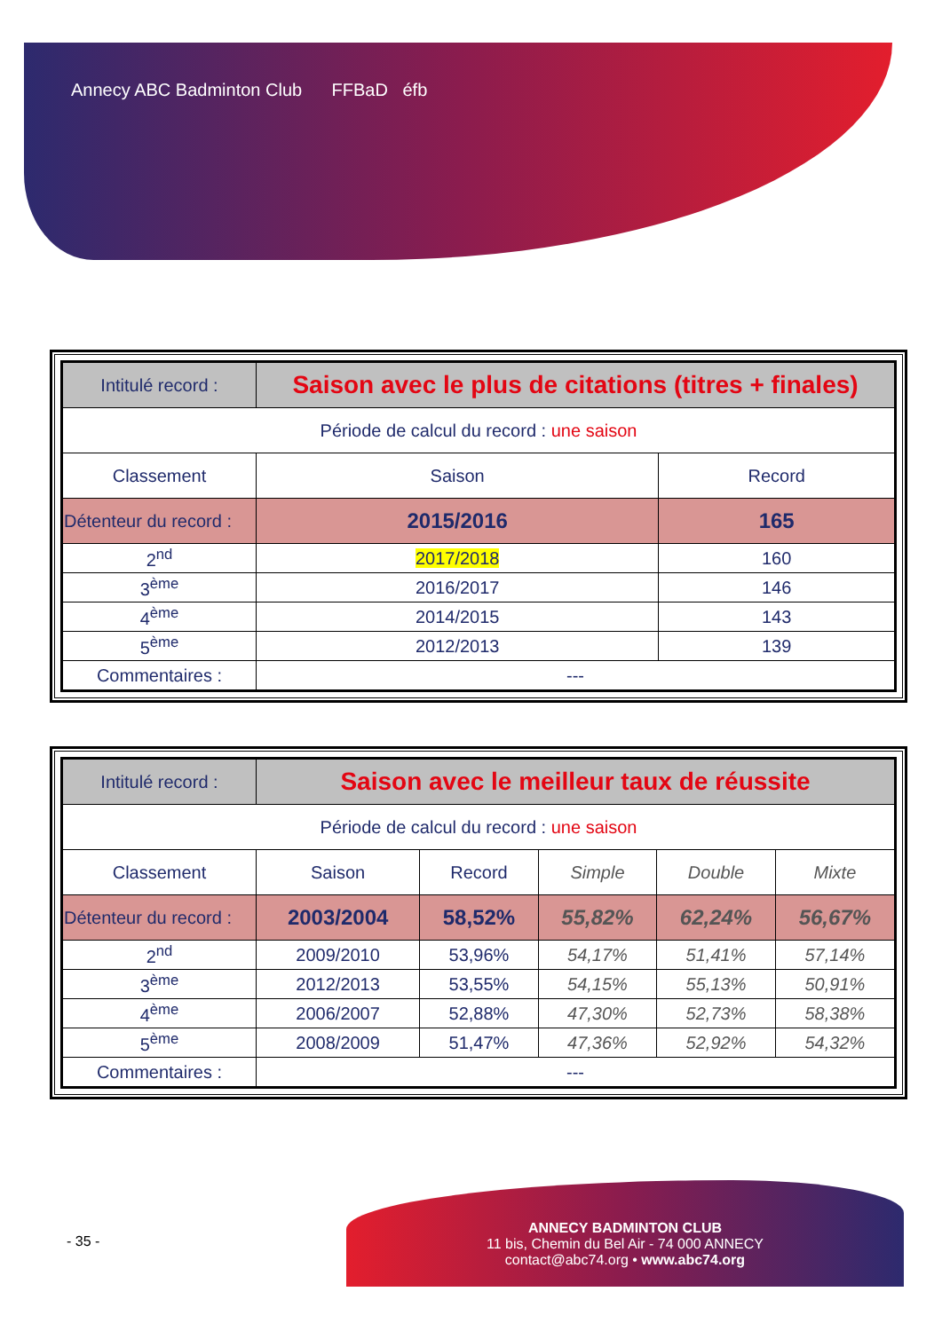Annecy ABC Badminton Club FFBaD éfb
| Intitulé record : | Saison avec le plus de citations (titres + finales) | |
| Période de calcul du record : une saison | | |
| Classement | Saison | Record |
| Détenteur du record : | 2015/2016 | 165 |
| 2<sup>nd</sup> | 2017/2018 | 160 |
| 3<sup>ème</sup> | 2016/2017 | 146 |
| 4<sup>ème</sup> | 2014/2015 | 143 |
| 5<sup>ème</sup> | 2012/2013 | 139 |
| Commentaires : | --- | |
| Intitulé record : | Saison avec le meilleur taux de réussite | | | | |
| Période de calcul du record : une saison | | | | | |
| Classement | Saison | Record | Simple | Double | Mixte |
| Détenteur du record : | 2003/2004 | 58,52% | 55,82% | 62,24% | 56,67% |
| 2<sup>nd</sup> | 2009/2010 | 53,96% | 54,17% | 51,41% | 57,14% |
| 3<sup>ème</sup> | 2012/2013 | 53,55% | 54,15% | 55,13% | 50,91% |
| 4<sup>ème</sup> | 2006/2007 | 52,88% | 47,30% | 52,73% | 58,38% |
| 5<sup>ème</sup> | 2008/2009 | 51,47% | 47,36% | 52,92% | 54,32% |
| Commentaires : | --- | | | | |
- 35 -
ANNECY BADMINTON CLUB
11 bis, Chemin du Bel Air - 74 000 ANNECY
contact@abc74.org • www.abc74.org